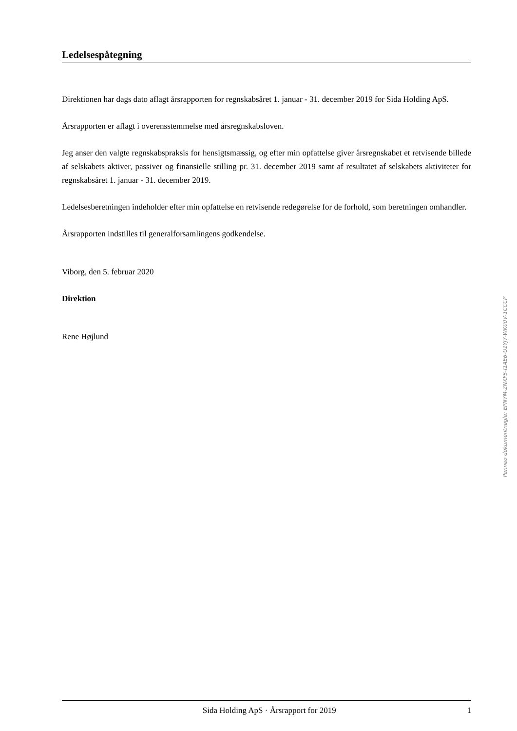Ledelsespåtegning
Direktionen har dags dato aflagt årsrapporten for regnskabsåret 1. januar - 31. december 2019 for Sida Holding ApS.
Årsrapporten er aflagt i overensstemmelse med årsregnskabsloven.
Jeg anser den valgte regnskabspraksis for hensigtsmæssig, og efter min opfattelse giver årsregnskabet et retvisende billede af selskabets aktiver, passiver og finansielle stilling pr. 31. december 2019 samt af resultatet af selskabets aktiviteter for regnskabsåret 1. januar - 31. december 2019.
Ledelsesberetningen indeholder efter min opfattelse en retvisende redegørelse for de forhold, som beretningen omhandler.
Årsrapporten indstilles til generalforsamlingens godkendelse.
Viborg, den 5. februar 2020
Direktion
Rene Højlund
Penneo dokumentnøgle: EPN7M-2NXF5-I1AE6-U1YJ7-WK00V-1CCCP
Sida Holding ApS · Årsrapport for 2019 1